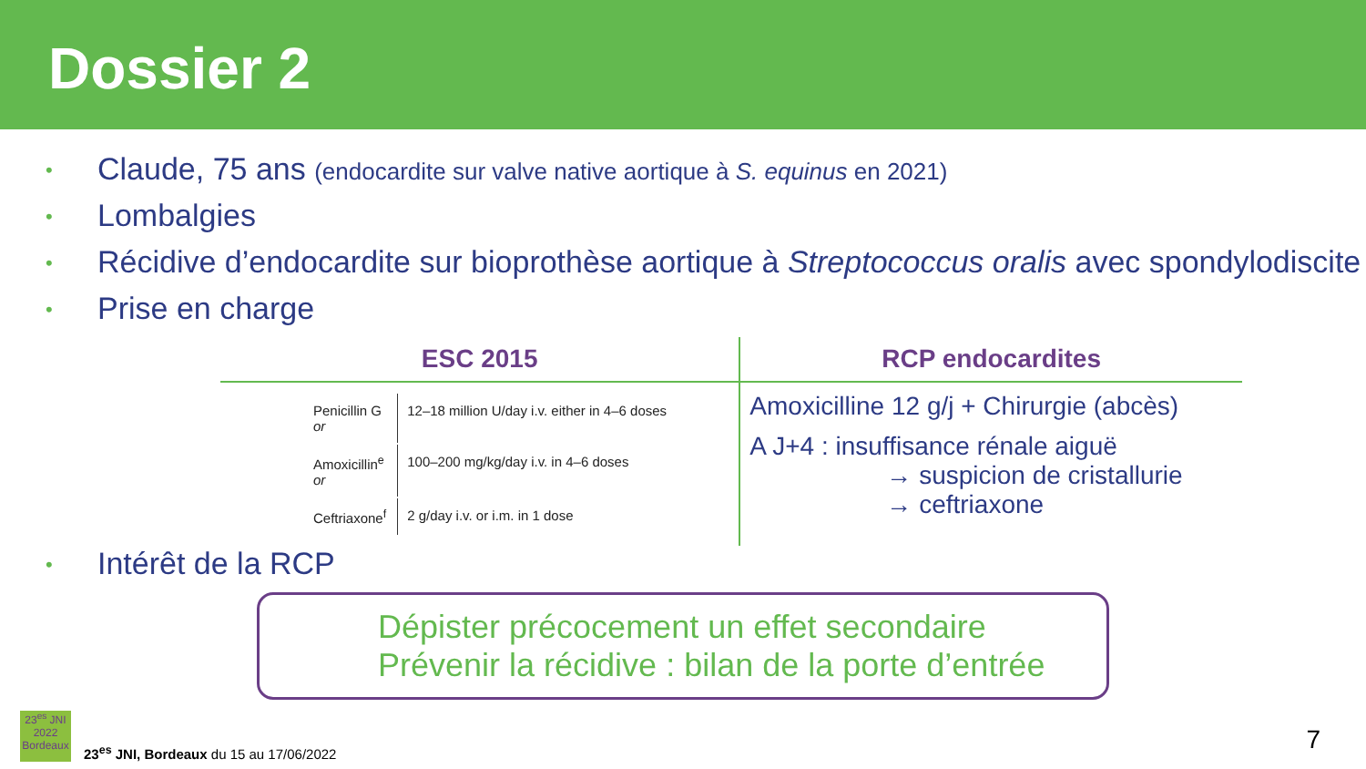Dossier 2
• Claude, 75 ans (endocardite sur valve native aortique à S. equinus en 2021)
• Lombalgies
• Récidive d’endocardite sur bioprothèse aortique à Streptococcus oralis avec spondylodiscite
• Prise en charge
| ESC 2015 | RCP endocardites |
| --- | --- |
| / Penicillin G or / 12–18 million U/day i.v. either in 4–6 doses / / Amoxicillin<sup>e</sup> or / 100–200 mg/kg/day i.v. in 4–6 doses / / Ceftriaxone<sup>f</sup> / 2 g/day i.v. or i.m. in 1 dose / | Amoxicilline 12 g/j + Chirurgie (abcès) A J+4 : insuffisance rénale aiguë → suspicion de cristallurie → ceftriaxone |
• Intérêt de la RCP
Dépister précocement un effet secondaire
Prévenir la récidive : bilan de la porte d’entrée
23<sup>es</sup> JNI
2022
Bordeaux
23<sup>es</sup> JNI, Bordeaux du 15 au 17/06/2022
7